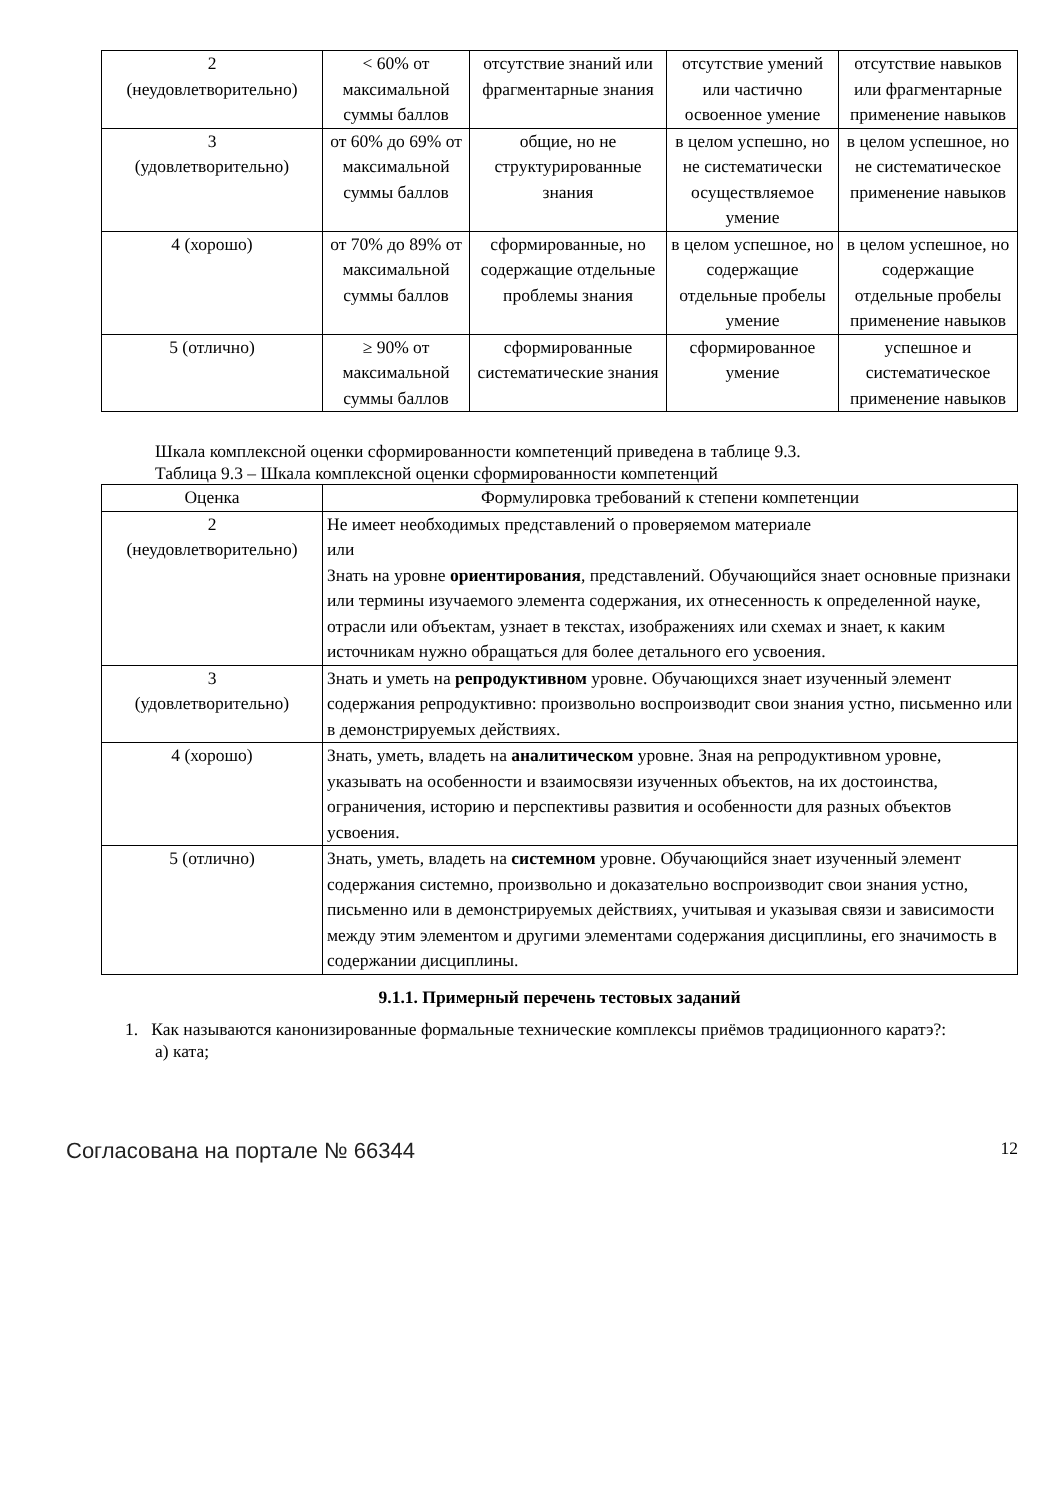| 2 (неудовлетворительно) | < 60% от максимальной суммы баллов | отсутствие знаний или фрагментарные знания | отсутствие умений или частично освоенное умение | отсутствие навыков или фрагментарные применение навыков |
| 3 (удовлетворительно) | от 60% до 69% от максимальной суммы баллов | общие, но не структурированные знания | в целом успешно, но не систематически осуществляемое умение | в целом успешное, но не систематическое применение навыков |
| 4 (хорошо) | от 70% до 89% от максимальной суммы баллов | сформированные, но содержащие отдельные проблемы знания | в целом успешное, но содержащие отдельные пробелы умение | в целом успешное, но содержащие отдельные пробелы применение навыков |
| 5 (отлично) | ≥ 90% от максимальной суммы баллов | сформированные систематические знания | сформированное умение | успешное и систематическое применение навыков |
Шкала комплексной оценки сформированности компетенций приведена в таблице 9.3.
Таблица 9.3 – Шкала комплексной оценки сформированности компетенций
| Оценка | Формулировка требований к степени компетенции |
| --- | --- |
| 2 (неудовлетворительно) | Не имеет необходимых представлений о проверяемом материале или Знать на уровне ориентирования , представлений. Обучающийся знает основные признаки или термины изучаемого элемента содержания, их отнесенность к определенной науке, отрасли или объектам, узнает в текстах, изображениях или схемах и знает, к каким источникам нужно обращаться для более детального его усвоения. |
| 3 (удовлетворительно) | Знать и уметь на репродуктивном уровне. Обучающихся знает изученный элемент содержания репродуктивно: произвольно воспроизводит свои знания устно, письменно или в демонстрируемых действиях. |
| 4 (хорошо) | Знать, уметь, владеть на аналитическом уровне. Зная на репродуктивном уровне, указывать на особенности и взаимосвязи изученных объектов, на их достоинства, ограничения, историю и перспективы развития и особенности для разных объектов усвоения. |
| 5 (отлично) | Знать, уметь, владеть на системном уровне. Обучающийся знает изученный элемент содержания системно, произвольно и доказательно воспроизводит свои знания устно, письменно или в демонстрируемых действиях, учитывая и указывая связи и зависимости между этим элементом и другими элементами содержания дисциплины, его значимость в содержании дисциплины. |
9.1.1. Примерный перечень тестовых заданий
1. Как называются канонизированные формальные технические комплексы приёмов традиционного каратэ?:
а) ката;
Согласована на портале № 66344 12